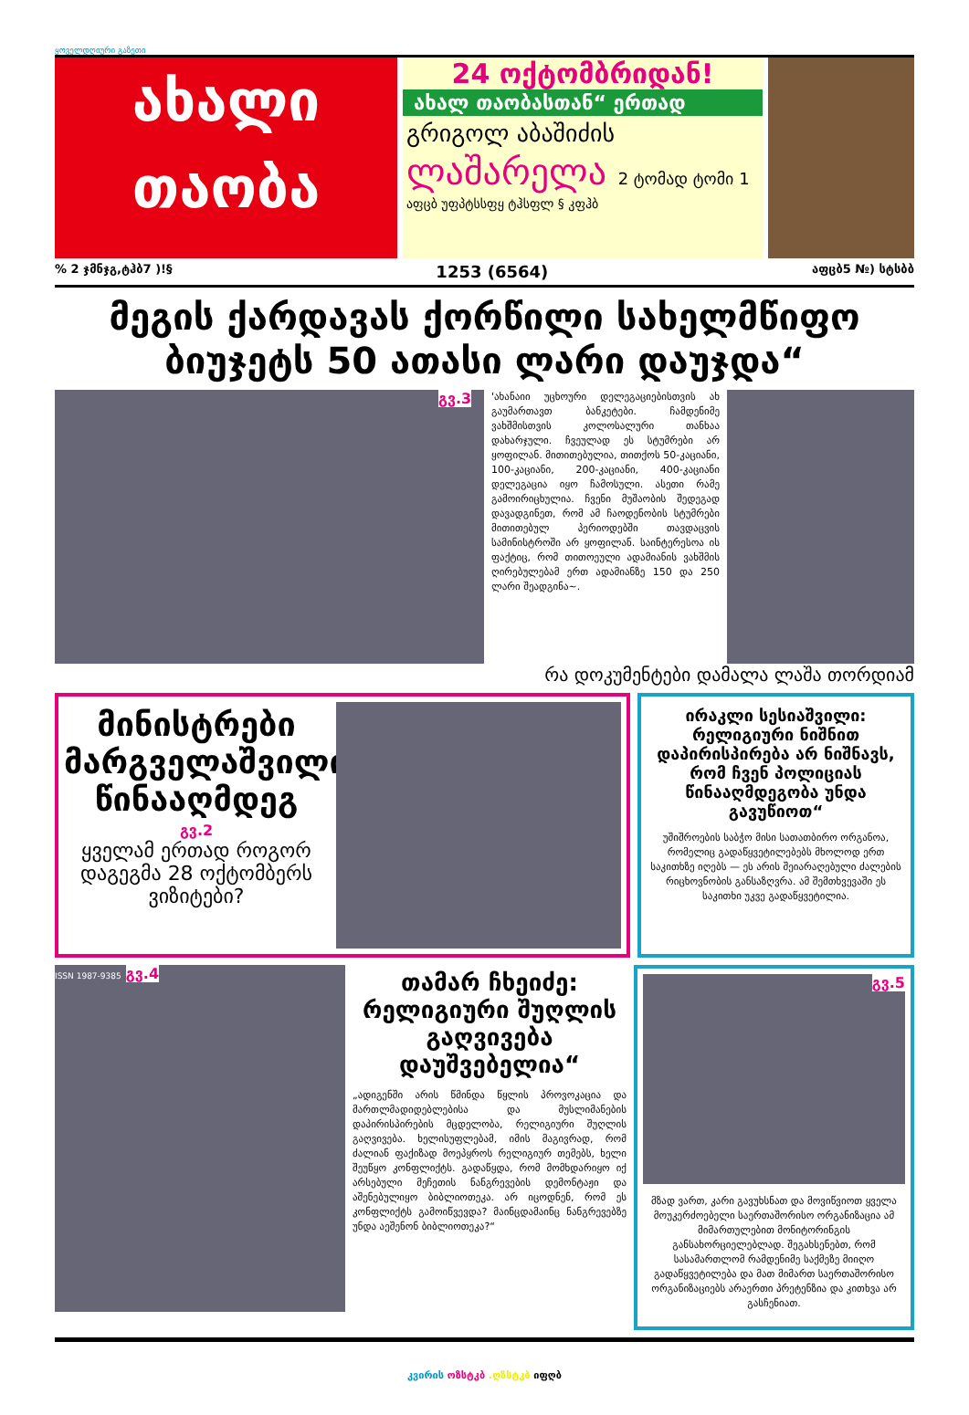ყოველდღიური გაზეთი
ახალი
თაობა
24 ოქტომბრიდან!
ახალ თაობასთან“ ერთად
გრიგოლ აბაშიძის
ლაშარელა 2 ტომად ტომი 1
აფცბ უფპტსსფყ ტჰსფლ § კფჰბ
% 2 ჯმნჯგ,ტჰბ7 )!§ 1253 (6564) აფცბ5 №) სტსბბ
მეგის ქარდავას ქორწილი სახელმწიფო ბიუჯეტს 50 ათასი ლარი დაუჯდა“
გვ.3
'ახანაიი უცხოური დელეგაციებისთვის ახ გაუმართავთ ბანკეტები. ჩამდენიმე ვახშმისთვის კოლოსალური თანხაა დახარჯული. ჩვეულად ეს სტუმრები არ ყოფილან. მითითებულია, თითქოს 50-კაციანი, 100-კაციანი, 200-კაციანი, 400-კაციანი დელეგაცია იყო ჩამოსული. ასეთი რამე გამოირიცხულია. ჩვენი მუშაობის შედეგად დავადგინეთ, რომ ამ ჩაოდენობის სტუმრები მითითებულ პერიოდებში თავდაცვის სამინისტროში არ ყოფილან. საინტერესოა ის ფაქტიც, რომ თითოეული ადამიანის ვახშმის ღირებულებამ ერთ ადამიანზე 150 და 250 ლარი შეადგინა~.
რა დოკუმენტები დამალა ლაშა თორდიამ
მინისტრები მარგველაშვილის წინააღმდეგ
გვ.2
ყველამ ერთად როგორ დაგეგმა 28 ოქტომბერს ვიზიტები?
ირაკლი სესიაშვილი: რელიგიური ნიშნით დაპირისპირება არ ნიშნავს, რომ ჩვენ პოლიციას წინააღმდეგობა უნდა გავუწიოთ“
უშიშროების საბჭო მისი სათათბირო ორგანოა, რომელიც გადაწყვეტილებებს მხოლოდ ერთ საკითხზე იღებს — ეს არის შეიარაღებული ძალების რიცხოვნობის განსაზღვრა. ამ შემთხვევაში ეს საკითხი უკვე გადაწყვეტილია.
ISSN 1987-9385 გვ.4
თამარ ჩხეიძე: რელიგიური შუღლის გაღვივება დაუშვებელია“
„ადიგენში არის წმინდა წყლის პროვოკაცია და მართლმადიდებლებისა და მუსლიმანების დაპირისპირების მცდელობა, რელიგიური შუღლის გაღვივება. ხელისუფლებამ, იმის მაგივრად, რომ ძალიან ფაქიზად მოეპყროს რელიგიურ თემებს, ხელი შეუწყო კონფლიქტს. გადაწყდა, რომ მომხდარიყო იქ არსებული მეჩეთის ნანგრევების დემონტაჟი და აშენებულიყო ბიბლიოთეკა. არ იცოდნენ, რომ ეს კონფლიქტს გამოიწვევდა? მაინცდამაინც ნანგრევებზე უნდა აეშენონ ბიბლიოთეკა?“
გვ.5
მზად ვართ, კარი გავუხსნათ და მოვიწვიოთ ყველა მოუკერძოებელი საერთაშორისო ორგანიზაცია ამ მიმართულებით მონიტორინგის განსახორციელებლად. შეგახსენებთ, რომ სასამართლომ რამდენიმე საქმეზე მიიღო გადაწყვეტილება და მათ მიმართ საერთაშორისო ორგანიზაციებს არაერთი პრეტენზია და კითხვა არ გასჩენიათ.
კვირის ოზსტკბ .ღზსტკბ იფღბ